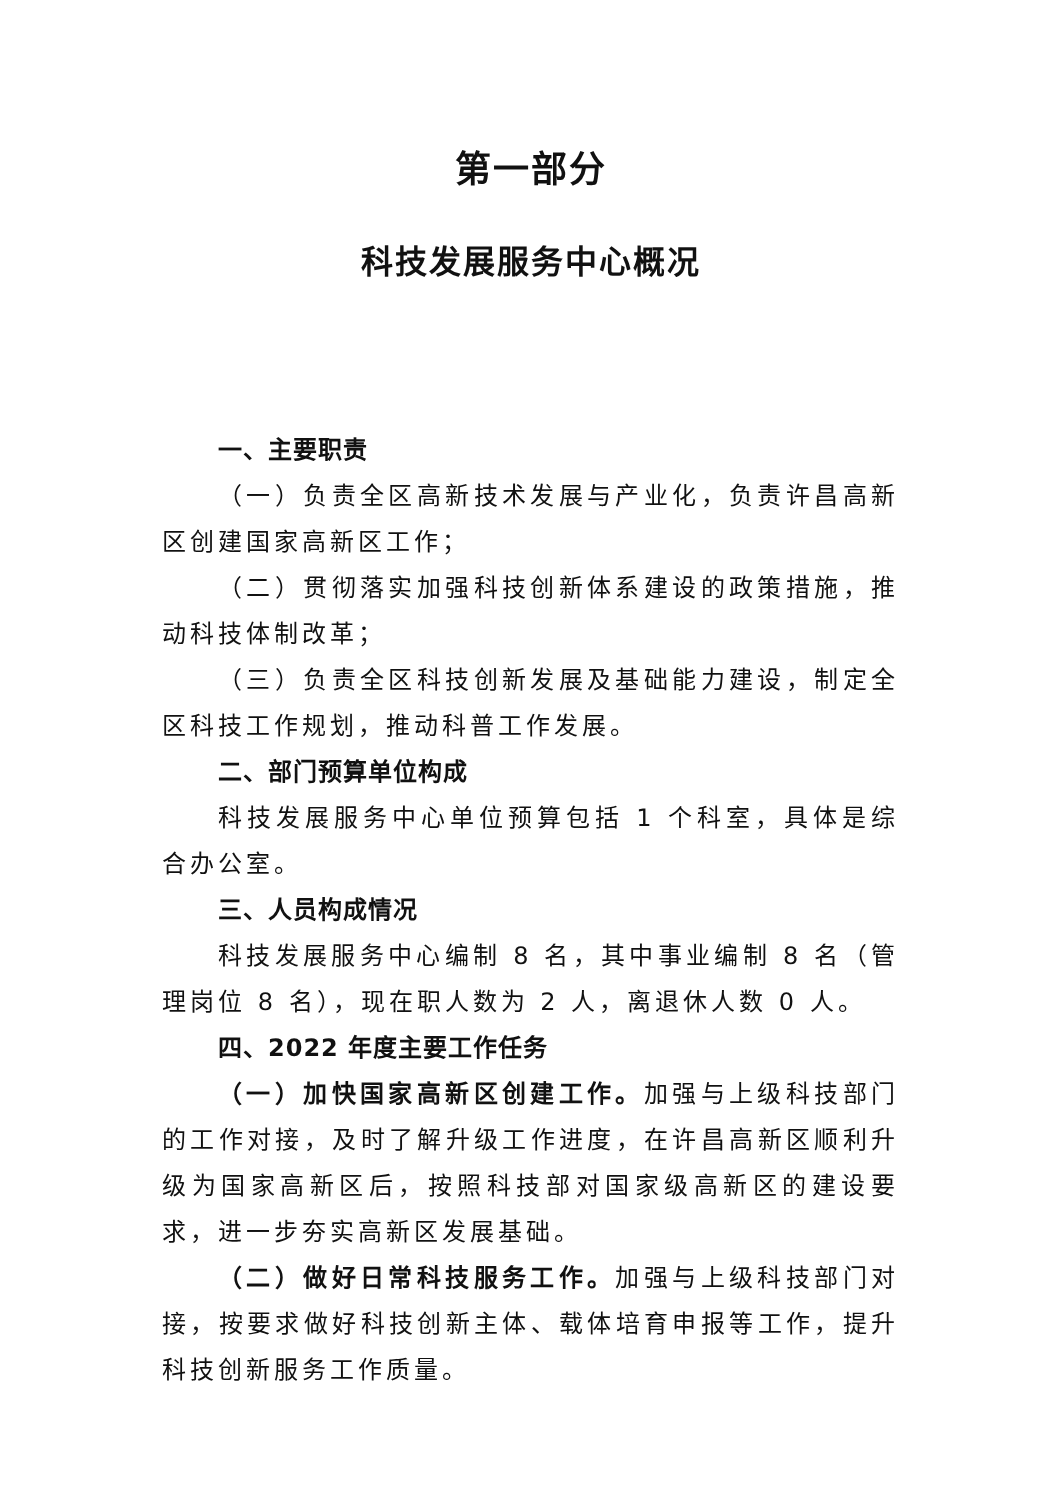第一部分
科技发展服务中心概况
一、主要职责
（一）负责全区高新技术发展与产业化，负责许昌高新区创建国家高新区工作；
（二）贯彻落实加强科技创新体系建设的政策措施，推动科技体制改革；
（三）负责全区科技创新发展及基础能力建设，制定全区科技工作规划，推动科普工作发展。
二、部门预算单位构成
科技发展服务中心单位预算包括 1 个科室，具体是综合办公室。
三、人员构成情况
科技发展服务中心编制 8 名，其中事业编制 8 名（管理岗位 8 名），现在职人数为 2 人，离退休人数 0 人。
四、2022 年度主要工作任务
（一）加快国家高新区创建工作。加强与上级科技部门的工作对接，及时了解升级工作进度，在许昌高新区顺利升级为国家高新区后，按照科技部对国家级高新区的建设要求，进一步夯实高新区发展基础。
（二）做好日常科技服务工作。加强与上级科技部门对接，按要求做好科技创新主体、载体培育申报等工作，提升科技创新服务工作质量。